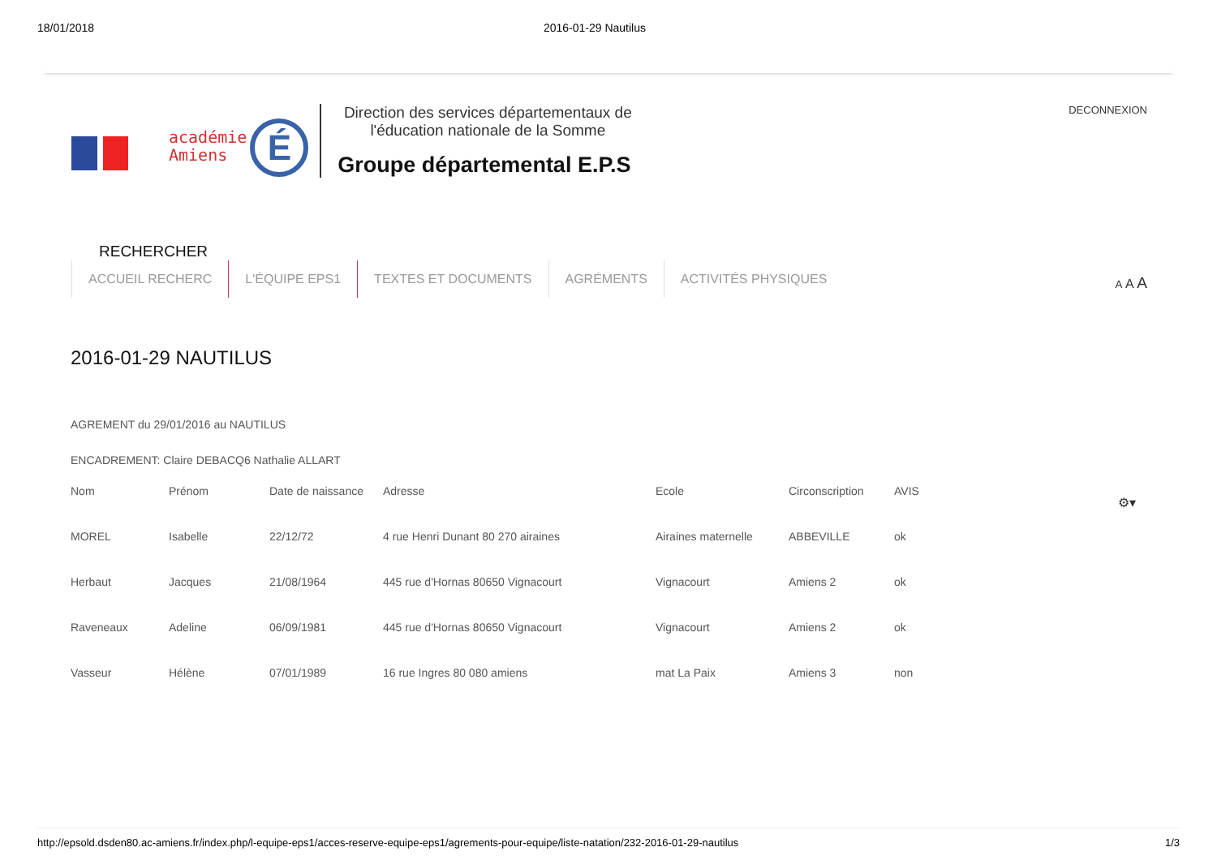18/01/2018 2016-01-29 Nautilus
DECONNEXION
académie
Amiens
É
Direction des services départementaux de l'éducation nationale de la Somme
Groupe départemental E.P.S
A A A
RECHERCHER
ACCUEIL RECHERC L'ÉQUIPE EPS1 TEXTES ET DOCUMENTS AGRÉMENTS ACTIVITÉS PHYSIQUES
2016-01-29 NAUTILUS
⚙▾
AGREMENT du 29/01/2016 au NAUTILUS
ENCADREMENT: Claire DEBACQ6 Nathalie ALLART
| Nom | Prénom | Date de naissance | Adresse | Ecole | Circonscription | AVIS |
| --- | --- | --- | --- | --- | --- | --- |
| MOREL | Isabelle | 22/12/72 | 4 rue Henri Dunant 80 270 airaines | Airaines maternelle | ABBEVILLE | ok |
| Herbaut | Jacques | 21/08/1964 | 445 rue d'Hornas 80650 Vignacourt | Vignacourt | Amiens 2 | ok |
| Raveneaux | Adeline | 06/09/1981 | 445 rue d'Hornas 80650 Vignacourt | Vignacourt | Amiens 2 | ok |
| Vasseur | Hélène | 07/01/1989 | 16 rue Ingres 80 080 amiens | mat La Paix | Amiens 3 | non |
http://epsold.dsden80.ac-amiens.fr/index.php/l-equipe-eps1/acces-reserve-equipe-eps1/agrements-pour-equipe/liste-natation/232-2016-01-29-nautilus 1/3